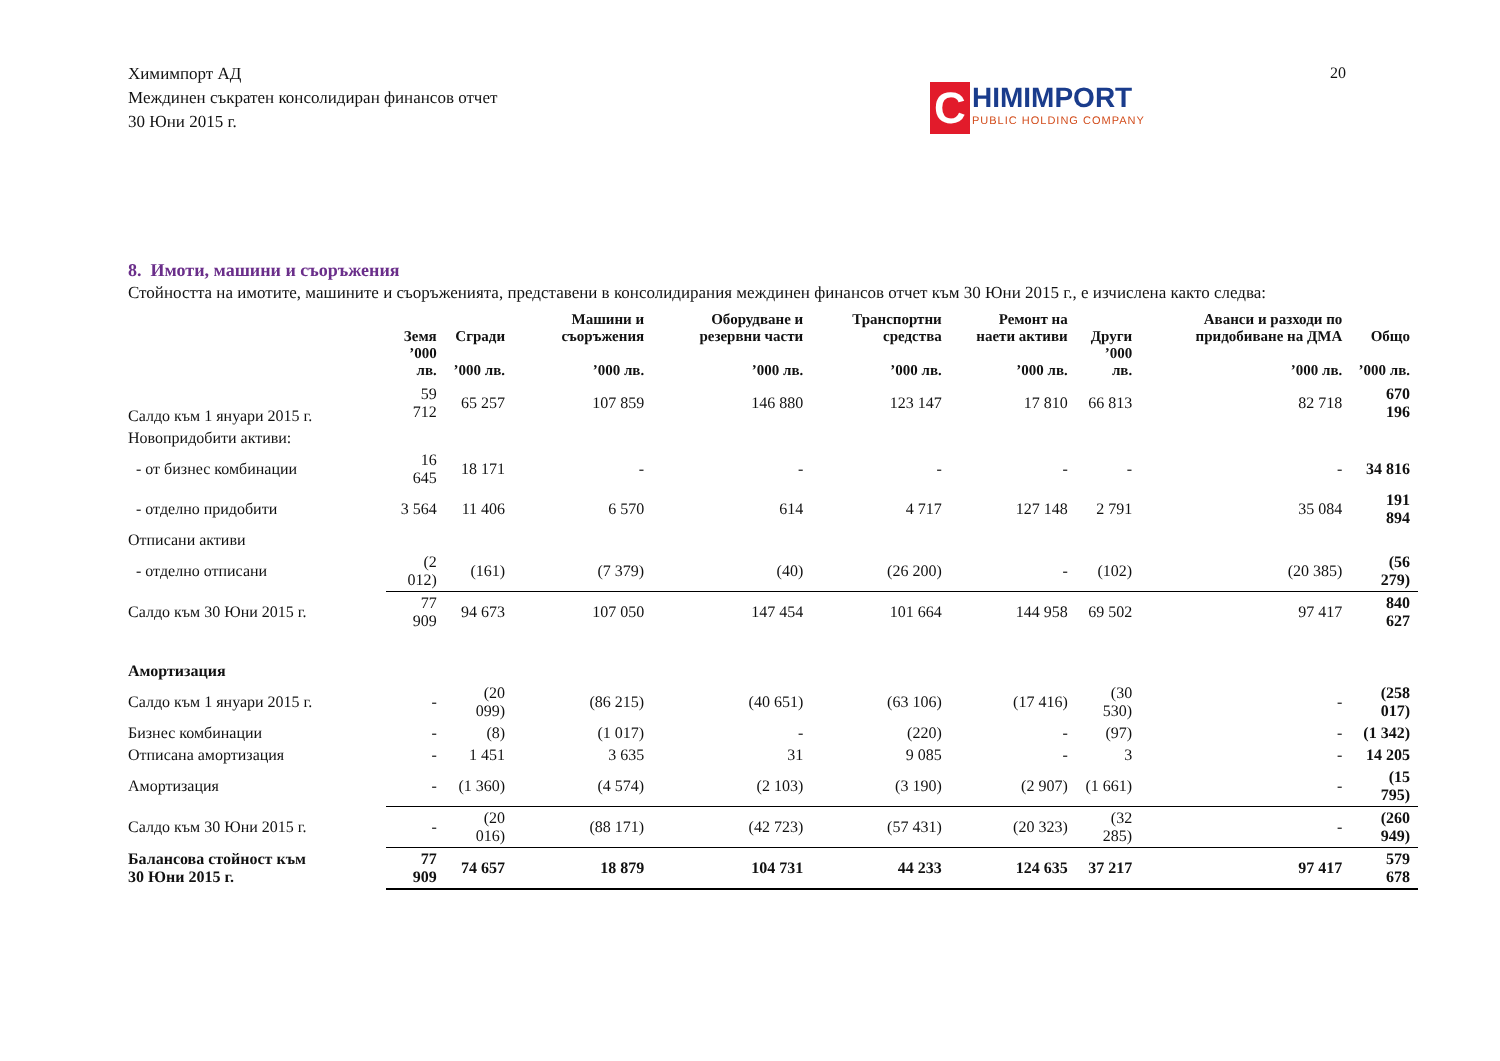Химимпорт АД
Междинен съкратен консолидиран финансов отчет
30 Юни 2015 г.
20
C
HIMIMPORT
PUBLIC HOLDING COMPANY
8. Имоти, машини и съоръжения
Стойността на имотите, машините и съоръженията, представени в консолидирания междинен финансов отчет към 30 Юни 2015 г., е изчислена както следва:
| | Земя | Сгради | Машини и съоръжения | Оборудване и резервни части | Транспортни средства | Ремонт на наети активи | Други | Аванси и разходи по придобиване на ДМА | Общо |
| --- | --- | --- | --- | --- | --- | --- | --- | --- | --- |
| | ’000 лв. | ’000 лв. | ’000 лв. | ’000 лв. | ’000 лв. | ’000 лв. | ’000 лв. | ’000 лв. | ’000 лв. |
| Салдо към 1 януари 2015 г. | 59 712 | 65 257 | 107 859 | 146 880 | 123 147 | 17 810 | 66 813 | 82 718 | 670 196 |
| Новопридобити активи: | | | | | | | | | |
| - от бизнес комбинации | 16 645 | 18 171 | - | - | - | - | - | - | 34 816 |
| - отделно придобити | 3 564 | 11 406 | 6 570 | 614 | 4 717 | 127 148 | 2 791 | 35 084 | 191 894 |
| Отписани активи | | | | | | | | | |
| - отделно отписани | (2 012) | (161) | (7 379) | (40) | (26 200) | - | (102) | (20 385) | (56 279) |
| Салдо към 30 Юни 2015 г. | 77 909 | 94 673 | 107 050 | 147 454 | 101 664 | 144 958 | 69 502 | 97 417 | 840 627 |
| Амортизация | | | | | | | | | |
| Салдо към 1 януари 2015 г. | - | (20 099) | (86 215) | (40 651) | (63 106) | (17 416) | (30 530) | - | (258 017) |
| Бизнес комбинации | - | (8) | (1 017) | - | (220) | - | (97) | - | (1 342) |
| Отписана амортизация | - | 1 451 | 3 635 | 31 | 9 085 | - | 3 | - | 14 205 |
| Амортизация | - | (1 360) | (4 574) | (2 103) | (3 190) | (2 907) | (1 661) | - | (15 795) |
| Салдо към 30 Юни 2015 г. | - | (20 016) | (88 171) | (42 723) | (57 431) | (20 323) | (32 285) | - | (260 949) |
| Балансова стойност към 30 Юни 2015 г. | 77 909 | 74 657 | 18 879 | 104 731 | 44 233 | 124 635 | 37 217 | 97 417 | 579 678 |